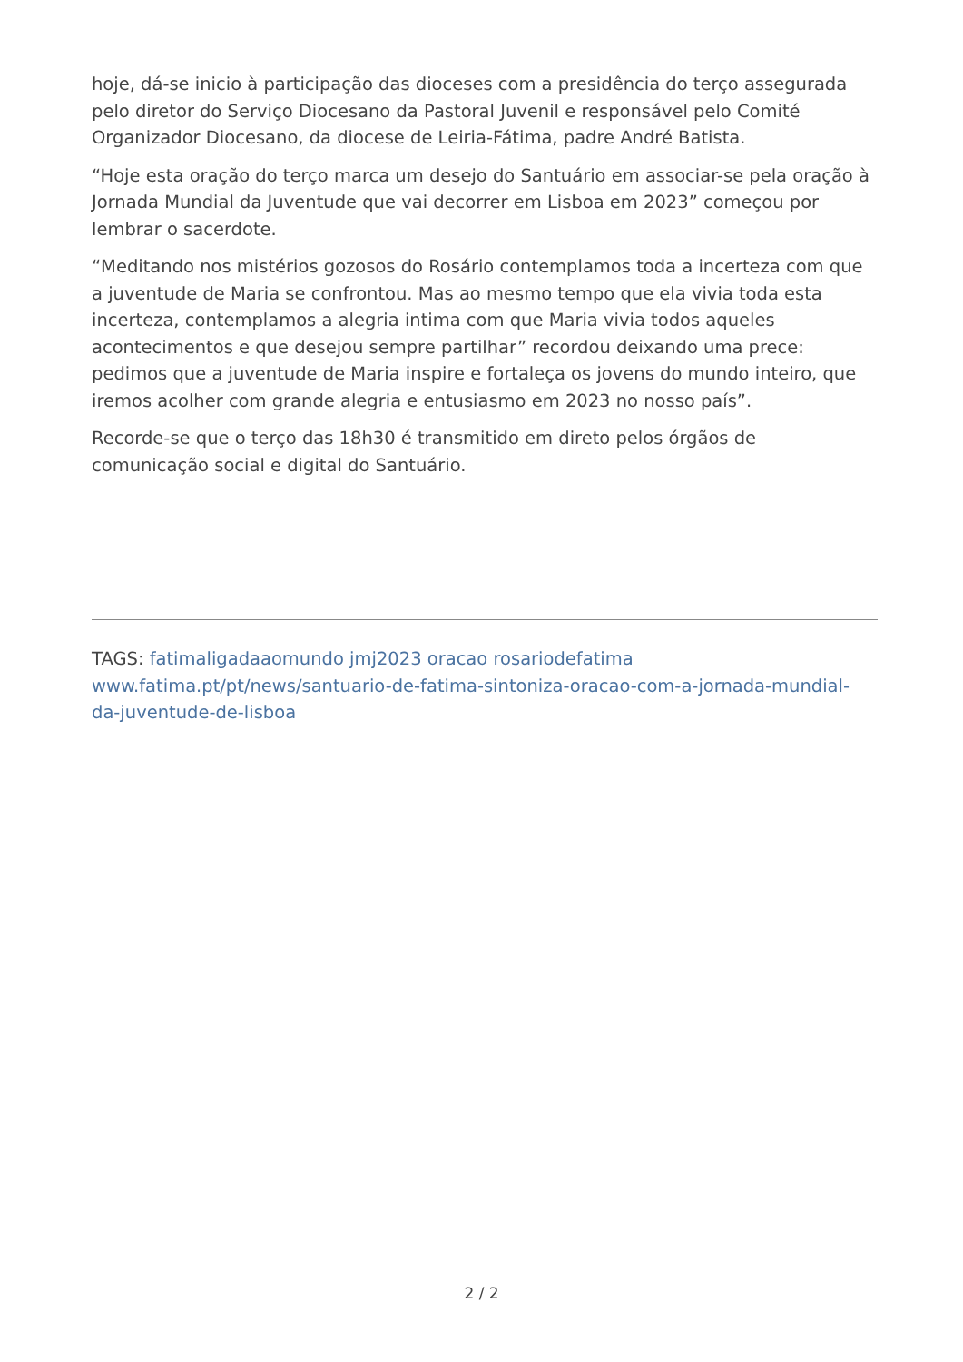hoje, dá-se inicio à participação das dioceses com a presidência do terço assegurada pelo diretor do Serviço Diocesano da Pastoral Juvenil e responsável pelo Comité Organizador Diocesano, da diocese de Leiria-Fátima, padre André Batista.
“Hoje esta oração do terço marca um desejo do Santuário em associar-se pela oração à Jornada Mundial da Juventude que vai decorrer em Lisboa em 2023” começou por lembrar o sacerdote.
“Meditando nos mistérios gozosos do Rosário contemplamos toda a incerteza com que a juventude de Maria se confrontou. Mas ao mesmo tempo que ela vivia toda esta incerteza, contemplamos a alegria intima com que Maria vivia todos aqueles acontecimentos e que desejou sempre partilhar” recordou deixando uma prece: pedimos que a juventude de Maria inspire e fortaleça os jovens do mundo inteiro, que iremos acolher com grande alegria e entusiasmo em 2023 no nosso país”.
Recorde-se que o terço das 18h30 é transmitido em direto pelos órgãos de comunicação social e digital do Santuário.
TAGS: fatimaligadaaomundo jmj2023 oracao rosariodefatima
www.fatima.pt/pt/news/santuario-de-fatima-sintoniza-oracao-com-a-jornada-mundial-da-juventude-de-lisboa
2 / 2